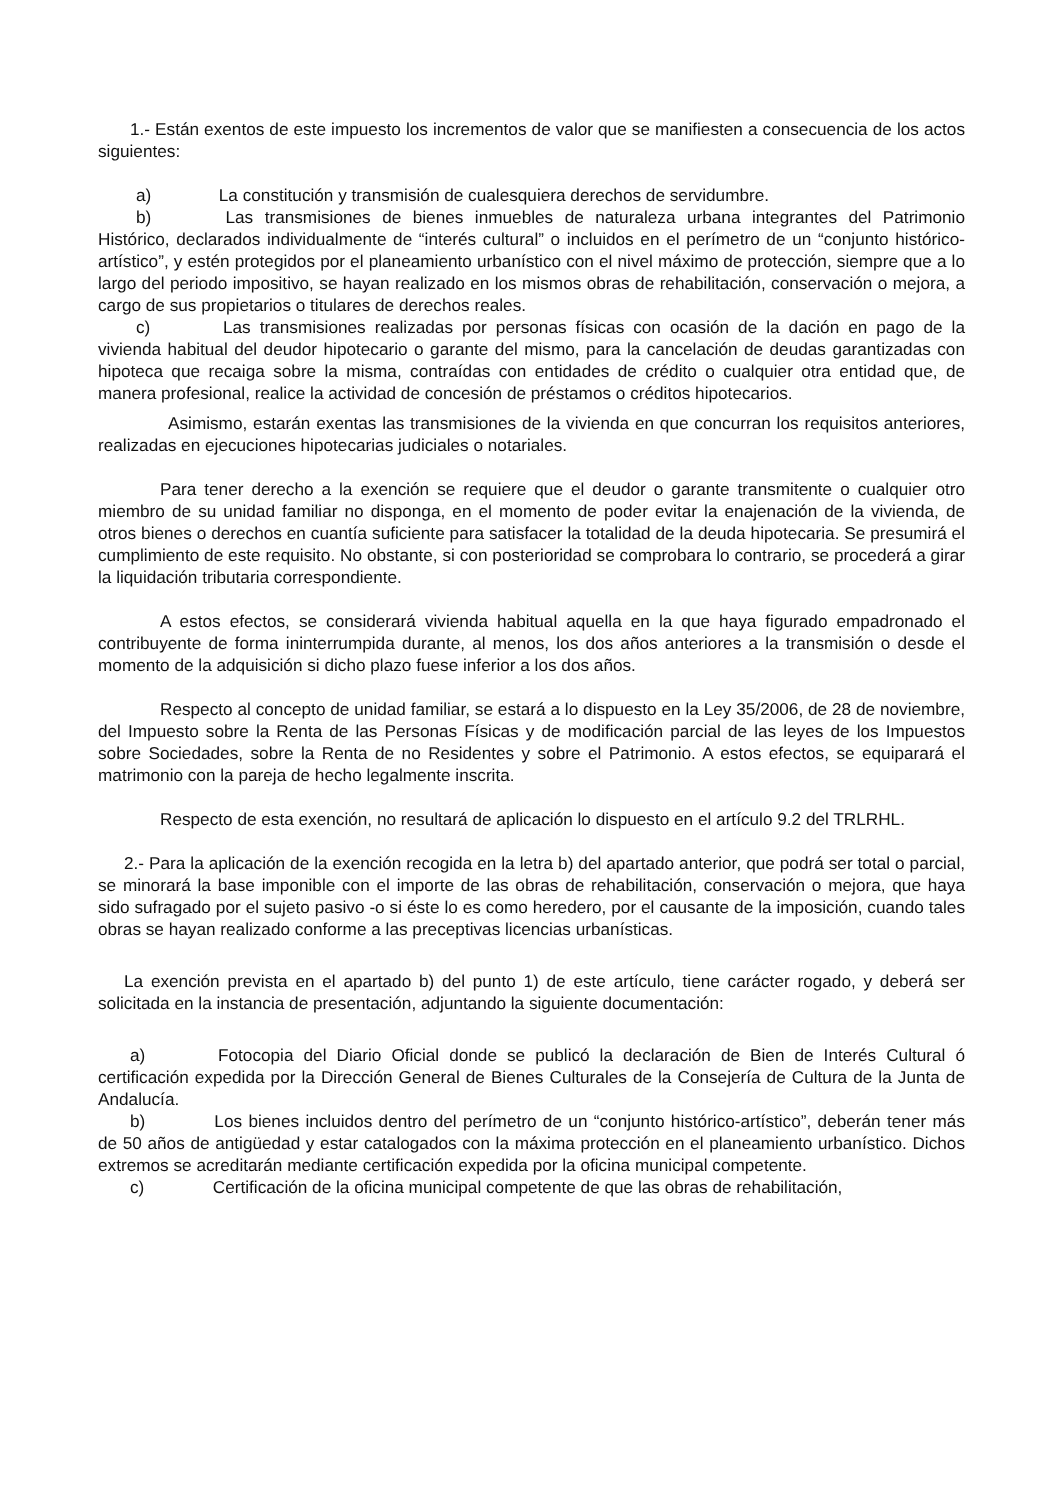1.- Están exentos de este impuesto los incrementos de valor que se manifiesten a consecuencia de los actos siguientes:
a) La constitución y transmisión de cualesquiera derechos de servidumbre.
b) Las transmisiones de bienes inmuebles de naturaleza urbana integrantes del Patrimonio Histórico, declarados individualmente de “interés cultural” o incluidos en el perímetro de un “conjunto histórico-artístico”, y estén protegidos por el planeamiento urbanístico con el nivel máximo de protección, siempre que a lo largo del periodo impositivo, se hayan realizado en los mismos obras de rehabilitación, conservación o mejora, a cargo de sus propietarios o titulares de derechos reales.
c) Las transmisiones realizadas por personas físicas con ocasión de la dación en pago de la vivienda habitual del deudor hipotecario o garante del mismo, para la cancelación de deudas garantizadas con hipoteca que recaiga sobre la misma, contraídas con entidades de crédito o cualquier otra entidad que, de manera profesional, realice la actividad de concesión de préstamos o créditos hipotecarios.
Asimismo, estarán exentas las transmisiones de la vivienda en que concurran los requisitos anteriores, realizadas en ejecuciones hipotecarias judiciales o notariales.
Para tener derecho a la exención se requiere que el deudor o garante transmitente o cualquier otro miembro de su unidad familiar no disponga, en el momento de poder evitar la enajenación de la vivienda, de otros bienes o derechos en cuantía suficiente para satisfacer la totalidad de la deuda hipotecaria. Se presumirá el cumplimiento de este requisito. No obstante, si con posterioridad se comprobara lo contrario, se procederá a girar la liquidación tributaria correspondiente.
A estos efectos, se considerará vivienda habitual aquella en la que haya figurado empadronado el contribuyente de forma ininterrumpida durante, al menos, los dos años anteriores a la transmisión o desde el momento de la adquisición si dicho plazo fuese inferior a los dos años.
Respecto al concepto de unidad familiar, se estará a lo dispuesto en la Ley 35/2006, de 28 de noviembre, del Impuesto sobre la Renta de las Personas Físicas y de modificación parcial de las leyes de los Impuestos sobre Sociedades, sobre la Renta de no Residentes y sobre el Patrimonio. A estos efectos, se equiparará el matrimonio con la pareja de hecho legalmente inscrita.
Respecto de esta exención, no resultará de aplicación lo dispuesto en el artículo 9.2 del TRLRHL.
2.- Para la aplicación de la exención recogida en la letra b) del apartado anterior, que podrá ser total o parcial, se minorará la base imponible con el importe de las obras de rehabilitación, conservación o mejora, que haya sido sufragado por el sujeto pasivo -o si éste lo es como heredero, por el causante de la imposición, cuando tales obras se hayan realizado conforme a las preceptivas licencias urbanísticas.
La exención prevista en el apartado b) del punto 1) de este artículo, tiene carácter rogado, y deberá ser solicitada en la instancia de presentación, adjuntando la siguiente documentación:
a) Fotocopia del Diario Oficial donde se publicó la declaración de Bien de Interés Cultural ó certificación expedida por la Dirección General de Bienes Culturales de la Consejería de Cultura de la Junta de Andalucía.
b) Los bienes incluidos dentro del perímetro de un “conjunto histórico-artístico”, deberán tener más de 50 años de antigüedad y estar catalogados con la máxima protección en el planeamiento urbanístico. Dichos extremos se acreditarán mediante certificación expedida por la oficina municipal competente.
c) Certificación de la oficina municipal competente de que las obras de rehabilitación,